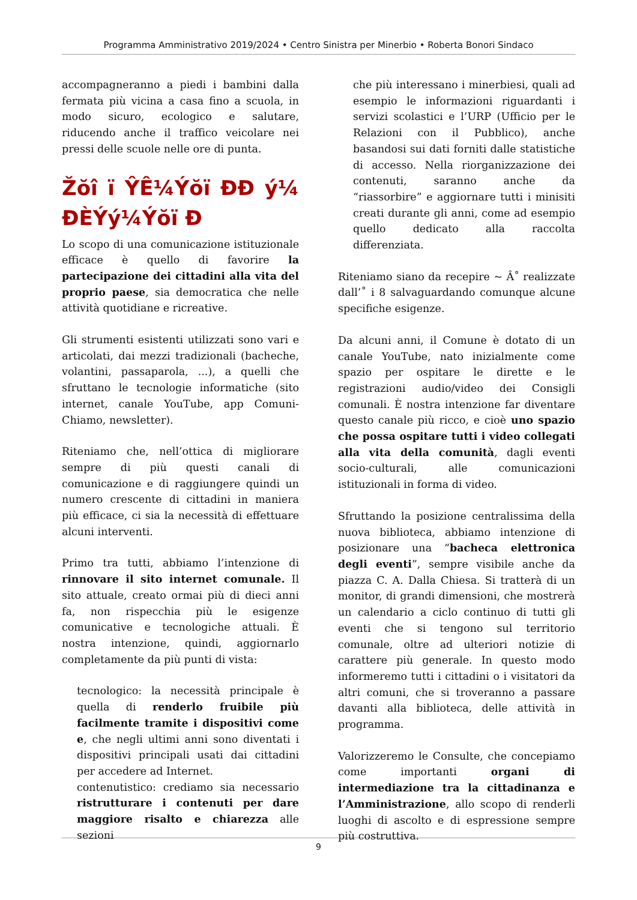Programma Amministrativo 2019/2024 • Centro Sinistra per Minerbio • Roberta Bonori Sindaco
accompagneranno a piedi i bambini dalla fermata più vicina a casa fino a scuola, in modo sicuro, ecologico e salutare, riducendo anche il traffico veicolare nei pressi delle scuole nelle ore di punta.
Žŏî ï ŶÊ¼Ýŏï ĐĐ ý¼ ĐÈÝý¼Ýŏï Đ
Lo scopo di una comunicazione istituzionale efficace è quello di favorire la partecipazione dei cittadini alla vita del proprio paese, sia democratica che nelle attività quotidiane e ricreative.
Gli strumenti esistenti utilizzati sono vari e articolati, dai mezzi tradizionali (bacheche, volantini, passaparola, ...), a quelli che sfruttano le tecnologie informatiche (sito internet, canale YouTube, app Comuni-Chiamo, newsletter).
Riteniamo che, nell’ottica di migliorare sempre di più questi canali di comunicazione e di raggiungere quindi un numero crescente di cittadini in maniera più efficace, ci sia la necessità di effettuare alcuni interventi.
Primo tra tutti, abbiamo l’intenzione di rinnovare il sito internet comunale. Il sito attuale, creato ormai più di dieci anni fa, non rispecchia più le esigenze comunicative e tecnologiche attuali. È nostra intenzione, quindi, aggiornarlo completamente da più punti di vista:
tecnologico: la necessità principale è quella di renderlo fruibile più facilmente tramite i dispositivi come e, che negli ultimi anni sono diventati i dispositivi principali usati dai cittadini per accedere ad Internet.
contenutistico: crediamo sia necessario ristrutturare i contenuti per dare maggiore risalto e chiarezza alle sezioni
che più interessano i minerbiesi, quali ad esempio le informazioni riguardanti i servizi scolastici e l’URP (Ufficio per le Relazioni con il Pubblico), anche basandosi sui dati forniti dalle statistiche di accesso. Nella riorganizzazione dei contenuti, saranno anche da “riassorbire” e aggiornare tutti i minisiti creati durante gli anni, come ad esempio quello dedicato alla raccolta differenziata.
Riteniamo siano da recepire ~ Â˚ realizzate dall’˚ i 8 salvaguardando comunque alcune specifiche esigenze.
Da alcuni anni, il Comune è dotato di un canale YouTube, nato inizialmente come spazio per ospitare le dirette e le registrazioni audio/video dei Consigli comunali. È nostra intenzione far diventare questo canale più ricco, e cioè uno spazio che possa ospitare tutti i video collegati alla vita della comunità, dagli eventi socio-culturali, alle comunicazioni istituzionali in forma di video.
Sfruttando la posizione centralissima della nuova biblioteca, abbiamo intenzione di posizionare una “bacheca elettronica degli eventi”, sempre visibile anche da piazza C. A. Dalla Chiesa. Si tratterà di un monitor, di grandi dimensioni, che mostrerà un calendario a ciclo continuo di tutti gli eventi che si tengono sul territorio comunale, oltre ad ulteriori notizie di carattere più generale. In questo modo informeremo tutti i cittadini o i visitatori da altri comuni, che si troveranno a passare davanti alla biblioteca, delle attività in programma.
Valorizzeremo le Consulte, che concepiamo come importanti organi di intermediazione tra la cittadinanza e l’Amministrazione, allo scopo di renderli luoghi di ascolto e di espressione sempre più costruttiva.
9